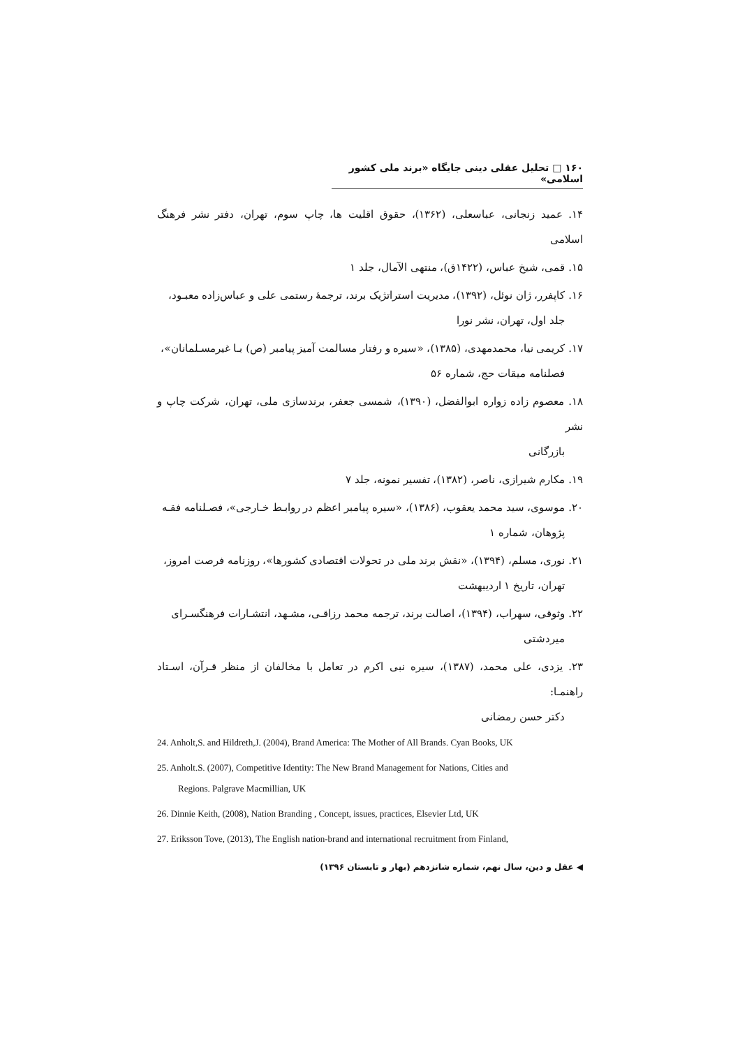۱۶۰ □ تحلیل عقلی دینی جایگاه «برند ملی کشور اسلامی»
۱۴. عمید زنجانی، عباسعلی، (۱۳۶۲)، حقوق اقلیت ها، چاپ سوم، تهران، دفتر نشر فرهنگ اسلامی
۱۵. قمی، شیخ عباس، (۱۴۲۲ق)، منتهی الآمال، جلد ۱
۱۶. کاپفرر، ژان نوئل، (۱۳۹۲)، مدیریت استراتژیک برند، ترجمهٔ رستمی علی و عباس‌زاده معبـود،
جلد اول، تهران، نشر نورا
۱۷. کریمی نیا، محمدمهدی، (۱۳۸۵)، «سیره و رفتار مسالمت آمیز پیامبر (ص) بـا غیرمسـلمانان»،
فصلنامه میقات حج، شماره ۵۶
۱۸. معصوم زاده زواره ابوالفضل، (۱۳۹۰)، شمسی جعفر، برندسازی ملی، تهران، شرکت چاپ و نشر
بازرگانی
۱۹. مکارم شیرازی، ناصر، (۱۳۸۲)، تفسیر نمونه، جلد ۷
۲۰. موسوی، سید محمد یعقوب، (۱۳۸۶)، «سیره پیامبر اعظم در روابـط خـارجی»، فصـلنامه فقـه
پژوهان، شماره ۱
۲۱. نوری، مسلم، (۱۳۹۴)، «نقش برند ملی در تحولات اقتصادی کشورها»، روزنامه فرصت امروز،
تهران، تاریخ ۱ اردیبهشت
۲۲. وثوقی، سهراب، (۱۳۹۴)، اصالت برند، ترجمه محمد رزاقـی، مشـهد، انتشـارات فرهنگسـرای
میردشتی
۲۳. یزدی، علی محمد، (۱۳۸۷)، سیره نبی اکرم در تعامل با مخالفان از منظر قـرآن، اسـتاد راهنمـا:
دکتر حسن رمضانی
24. Anholt,S. and Hildreth,J. (2004), Brand America: The Mother of All Brands. Cyan Books, UK
25. Anholt.S. (2007), Competitive Identity: The New Brand Management for Nations, Cities and
Regions. Palgrave Macmillian, UK
26. Dinnie Keith, (2008), Nation Branding , Concept, issues, practices, Elsevier Ltd, UK
27. Eriksson Tove, (2013), The English nation-brand and international recruitment from Finland,
◀ عقل و دین، سال نهم، شماره شانزدهم (بهار و تابستان ۱۳۹۶)